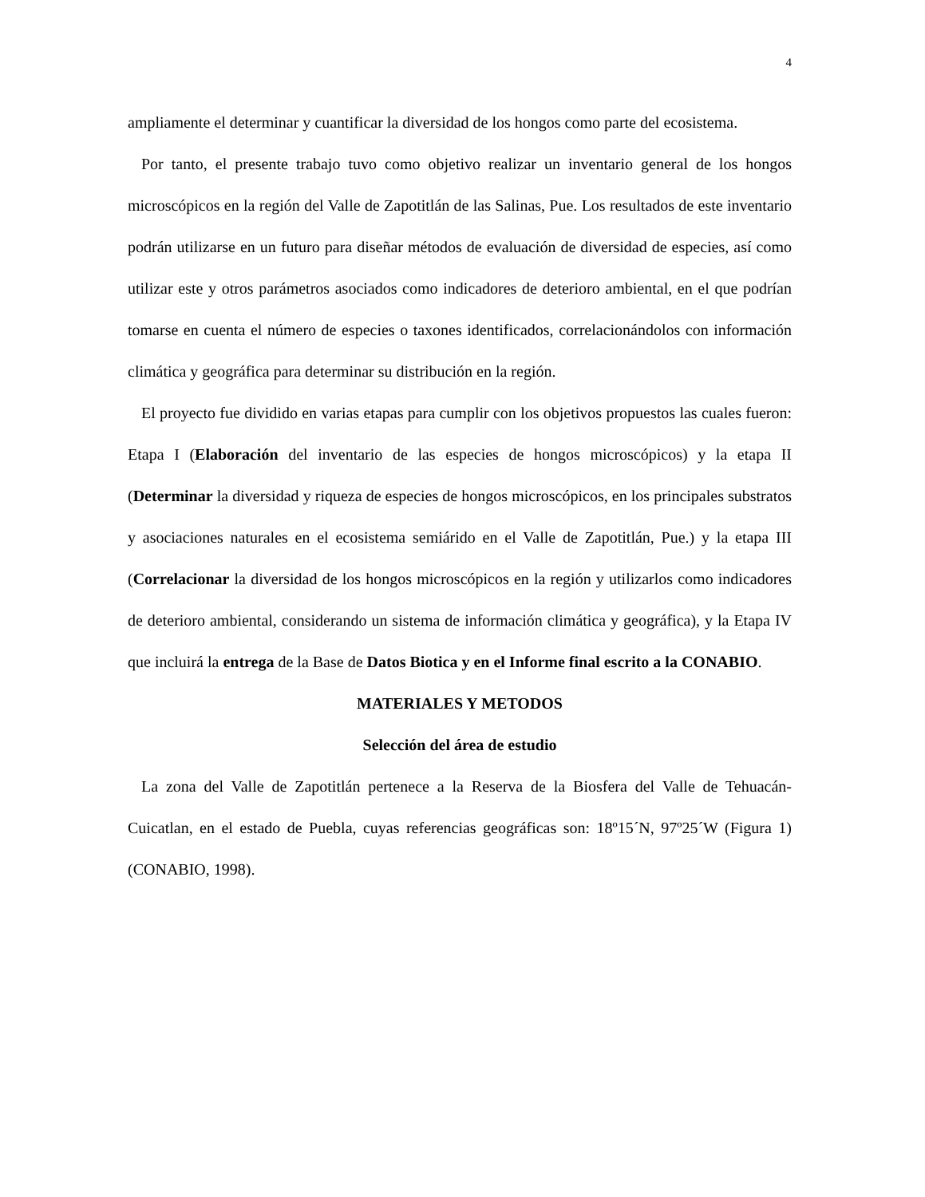4
ampliamente el determinar y cuantificar la diversidad de los hongos como parte del ecosistema.
Por tanto, el presente trabajo tuvo como objetivo realizar un inventario general de los hongos microscópicos en la región del Valle de Zapotitlán de las Salinas, Pue. Los resultados de este inventario podrán utilizarse en un futuro para diseñar métodos de evaluación de diversidad de especies, así como utilizar este y otros parámetros asociados como indicadores de deterioro ambiental, en el que podrían tomarse en cuenta el número de especies o taxones identificados, correlacionándolos con información climática y geográfica para determinar su distribución en la región.
El proyecto fue dividido en varias etapas para cumplir con los objetivos propuestos las cuales fueron: Etapa I (Elaboración del inventario de las especies de hongos microscópicos) y la etapa II (Determinar la diversidad y riqueza de especies de hongos microscópicos, en los principales substratos y asociaciones naturales en el ecosistema semiárido en el Valle de Zapotitlán, Pue.) y la etapa III (Correlacionar la diversidad de los hongos microscópicos en la región y utilizarlos como indicadores de deterioro ambiental, considerando un sistema de información climática y geográfica), y la Etapa IV que incluirá la entrega de la Base de Datos Biotica y en el Informe final escrito a la CONABIO.
MATERIALES Y METODOS
Selección del área de estudio
La zona del Valle de Zapotitlán pertenece a la Reserva de la Biosfera del Valle de Tehuacán-Cuicatlan, en el estado de Puebla, cuyas referencias geográficas son: 18º15´N, 97º25´W (Figura 1) (CONABIO, 1998).